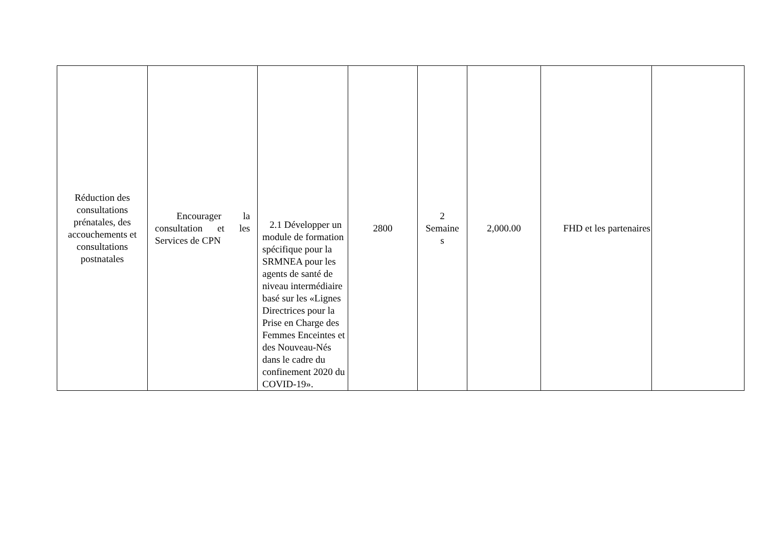| Réduction des consultations prénatales, des accouchements et consultations postnatales | Encourager la consultation et les Services de CPN | 2.1 Développer un module de formation spécifique pour la SRMNEA pour les agents de santé de niveau intermédiaire basé sur les «Lignes Directrices pour la Prise en Charge des Femmes Enceintes et des Nouveau-Nés dans le cadre du confinement 2020 du COVID-19». | 2800 | 2 Semaine s | 2,000.00 | FHD et les partenaires | |